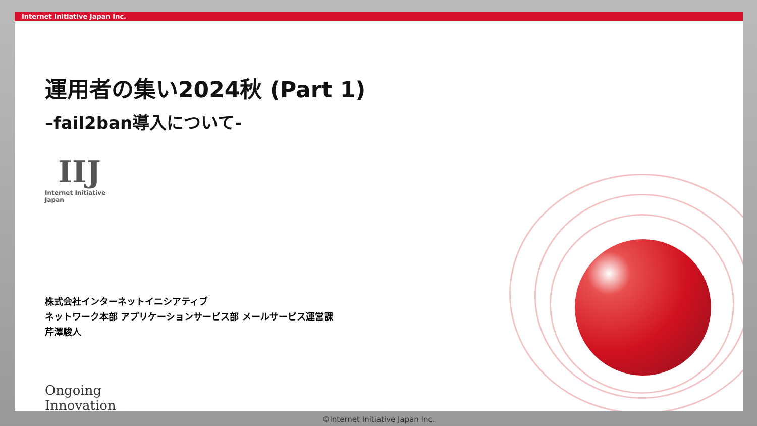Internet Initiative Japan Inc.
運用者の集い2024秋 (Part 1)
–fail2ban導入について-
IIJ
Internet Initiative Japan
株式会社インターネットイニシアティブ
ネットワーク本部 アプリケーションサービス部 メールサービス運営課
芹澤駿人
Ongoing Innovation
©Internet Initiative Japan Inc.